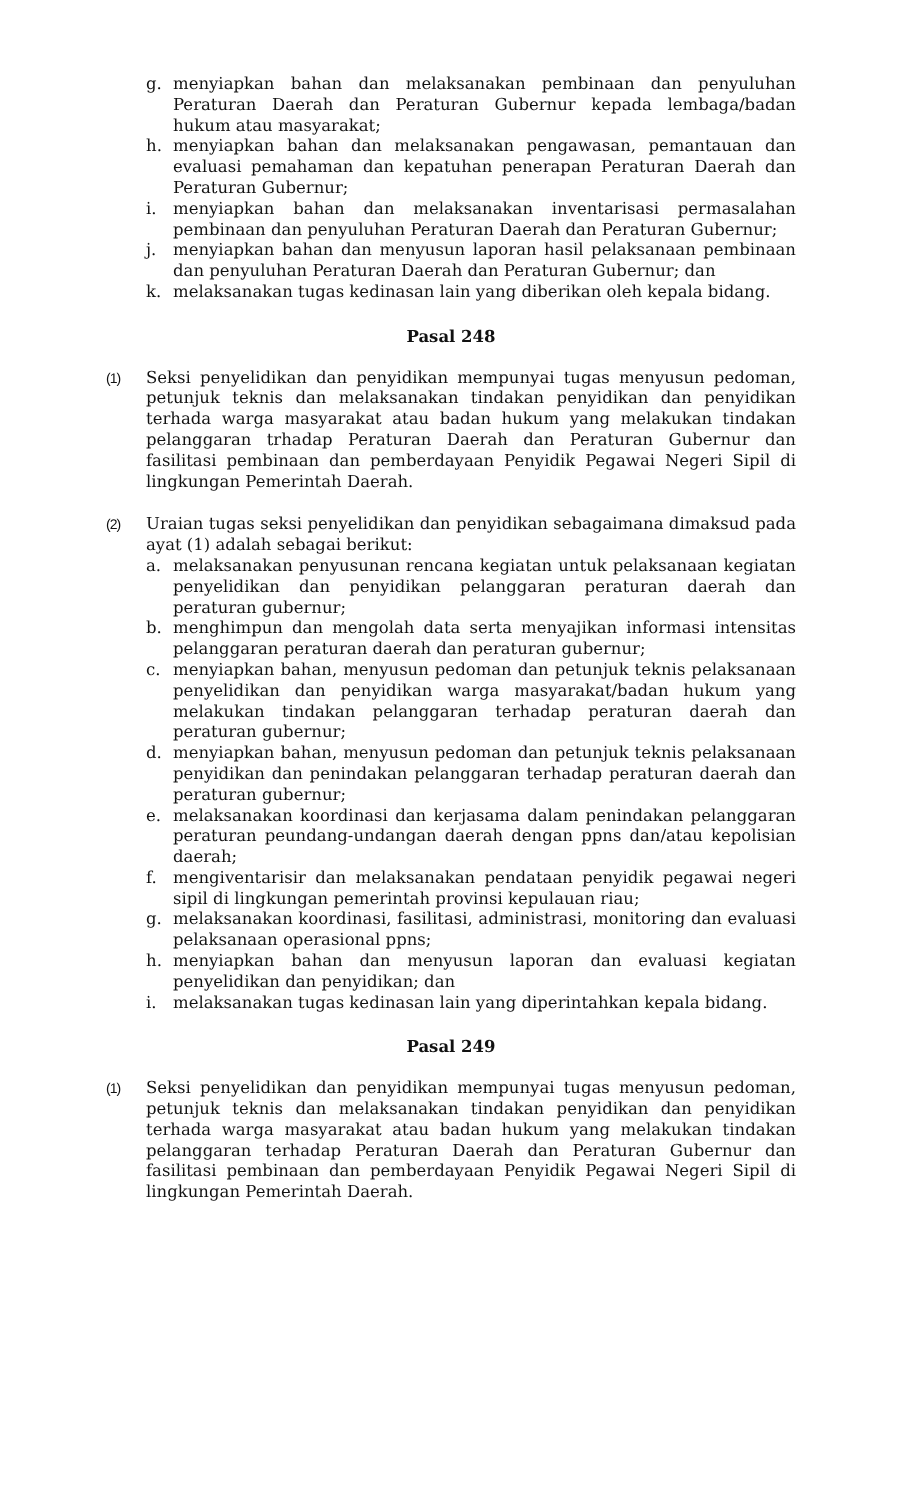g. menyiapkan bahan dan melaksanakan pembinaan dan penyuluhan Peraturan Daerah dan Peraturan Gubernur kepada lembaga/badan hukum atau masyarakat;
h. menyiapkan bahan dan melaksanakan pengawasan, pemantauan dan evaluasi pemahaman dan kepatuhan penerapan Peraturan Daerah dan Peraturan Gubernur;
i. menyiapkan bahan dan melaksanakan inventarisasi permasalahan pembinaan dan penyuluhan Peraturan Daerah dan Peraturan Gubernur;
j. menyiapkan bahan dan menyusun laporan hasil pelaksanaan pembinaan dan penyuluhan Peraturan Daerah dan Peraturan Gubernur; dan
k. melaksanakan tugas kedinasan lain yang diberikan oleh kepala bidang.
Pasal 248
(1)
Seksi penyelidikan dan penyidikan mempunyai tugas menyusun pedoman, petunjuk teknis dan melaksanakan tindakan penyidikan dan penyidikan terhada warga masyarakat atau badan hukum yang melakukan tindakan pelanggaran trhadap Peraturan Daerah dan Peraturan Gubernur dan fasilitasi pembinaan dan pemberdayaan Penyidik Pegawai Negeri Sipil di lingkungan Pemerintah Daerah.
(2)
Uraian tugas seksi penyelidikan dan penyidikan sebagaimana dimaksud pada ayat (1) adalah sebagai berikut:
a. melaksanakan penyusunan rencana kegiatan untuk pelaksanaan kegiatan penyelidikan dan penyidikan pelanggaran peraturan daerah dan peraturan gubernur;
b. menghimpun dan mengolah data serta menyajikan informasi intensitas pelanggaran peraturan daerah dan peraturan gubernur;
c. menyiapkan bahan, menyusun pedoman dan petunjuk teknis pelaksanaan penyelidikan dan penyidikan warga masyarakat/badan hukum yang melakukan tindakan pelanggaran terhadap peraturan daerah dan peraturan gubernur;
d. menyiapkan bahan, menyusun pedoman dan petunjuk teknis pelaksanaan penyidikan dan penindakan pelanggaran terhadap peraturan daerah dan peraturan gubernur;
e. melaksanakan koordinasi dan kerjasama dalam penindakan pelanggaran peraturan peundang-undangan daerah dengan ppns dan/atau kepolisian daerah;
f. mengiventarisir dan melaksanakan pendataan penyidik pegawai negeri sipil di lingkungan pemerintah provinsi kepulauan riau;
g. melaksanakan koordinasi, fasilitasi, administrasi, monitoring dan evaluasi pelaksanaan operasional ppns;
h. menyiapkan bahan dan menyusun laporan dan evaluasi kegiatan penyelidikan dan penyidikan; dan
i. melaksanakan tugas kedinasan lain yang diperintahkan kepala bidang.
Pasal 249
(1)
Seksi penyelidikan dan penyidikan mempunyai tugas menyusun pedoman, petunjuk teknis dan melaksanakan tindakan penyidikan dan penyidikan terhada warga masyarakat atau badan hukum yang melakukan tindakan pelanggaran terhadap Peraturan Daerah dan Peraturan Gubernur dan fasilitasi pembinaan dan pemberdayaan Penyidik Pegawai Negeri Sipil di lingkungan Pemerintah Daerah.